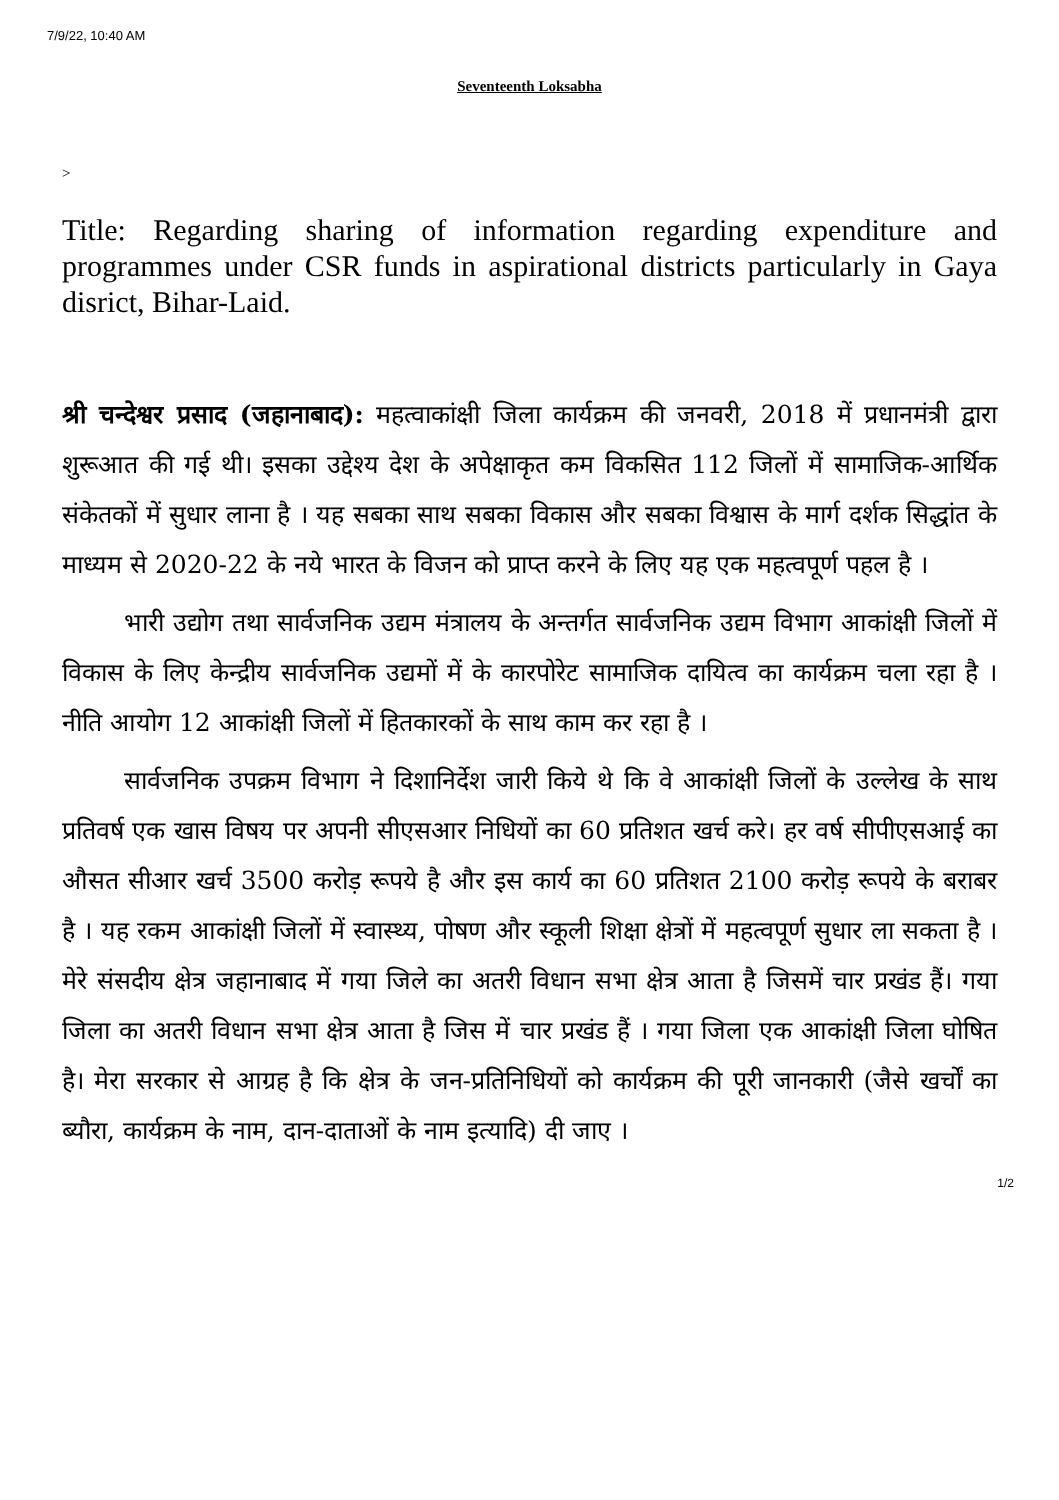7/9/22, 10:40 AM
Seventeenth Loksabha
>
Title: Regarding sharing of information regarding expenditure and programmes under CSR funds in aspirational districts particularly in Gaya disrict, Bihar-Laid.
श्री चन्देश्वर प्रसाद (जहानाबाद): महत्वाकांक्षी जिला कार्यक्रम की जनवरी, 2018 में प्रधानमंत्री द्वारा शुरूआत की गई थी। इसका उद्देश्य देश के अपेक्षाकृत कम विकसित 112 जिलों में सामाजिक-आर्थिक संकेतकों में सुधार लाना है । यह सबका साथ सबका विकास और सबका विश्वास के मार्ग दर्शक सिद्धांत के माध्यम से 2020-22 के नये भारत के विजन को प्राप्त करने के लिए यह एक महत्वपूर्ण पहल है ।
भारी उद्योग तथा सार्वजनिक उद्यम मंत्रालय के अन्तर्गत सार्वजनिक उद्यम विभाग आकांक्षी जिलों में विकास के लिए केन्द्रीय सार्वजनिक उद्यमों में के कारपोरेट सामाजिक दायित्व का कार्यक्रम चला रहा है । नीति आयोग 12 आकांक्षी जिलों में हितकारकों के साथ काम कर रहा है ।
सार्वजनिक उपक्रम विभाग ने दिशानिर्देश जारी किये थे कि वे आकांक्षी जिलों के उल्लेख के साथ प्रतिवर्ष एक खास विषय पर अपनी सीएसआर निधियों का 60 प्रतिशत खर्च करे। हर वर्ष सीपीएसआई का औसत सीआर खर्च 3500 करोड़ रूपये है और इस कार्य का 60 प्रतिशत 2100 करोड़ रूपये के बराबर है । यह रकम आकांक्षी जिलों में स्वास्थ्य, पोषण और स्कूली शिक्षा क्षेत्रों में महत्वपूर्ण सुधार ला सकता है । मेरे संसदीय क्षेत्र जहानाबाद में गया जिले का अतरी विधान सभा क्षेत्र आता है जिसमें चार प्रखंड हैं। गया जिला का अतरी विधान सभा क्षेत्र आता है जिस में चार प्रखंड हैं । गया जिला एक आकांक्षी जिला घोषित है। मेरा सरकार से आग्रह है कि क्षेत्र के जन-प्रतिनिधियों को कार्यक्रम की पूरी जानकारी (जैसे खर्चों का ब्यौरा, कार्यक्रम के नाम, दान-दाताओं के नाम इत्यादि) दी जाए ।
1/2